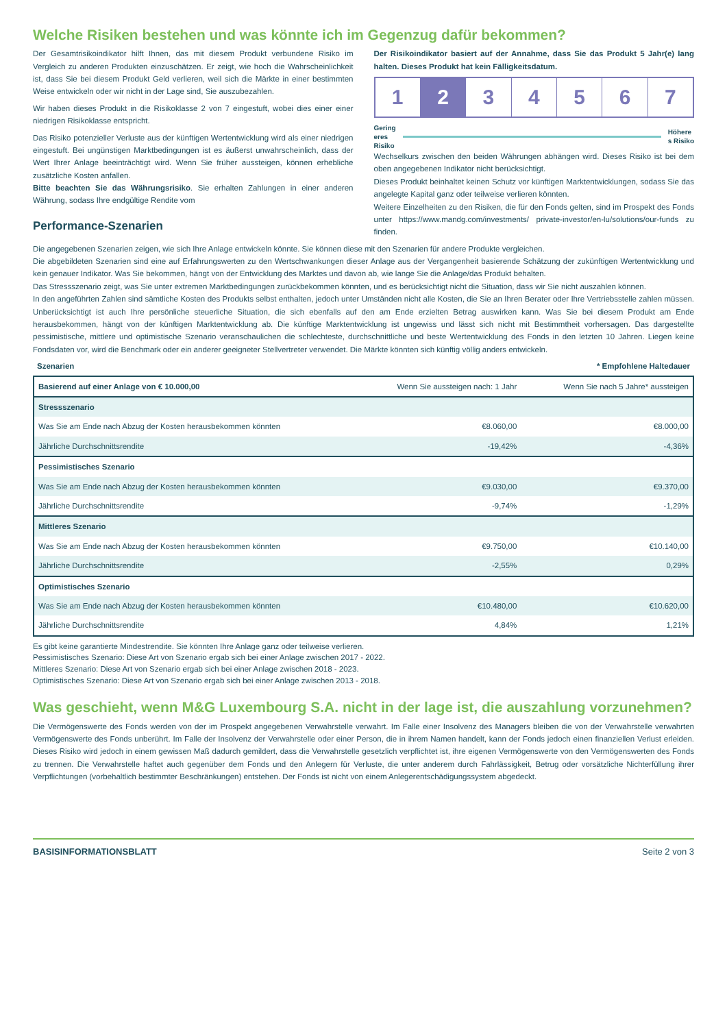Welche Risiken bestehen und was könnte ich im Gegenzug dafür bekommen?
Der Gesamtrisikoindikator hilft Ihnen, das mit diesem Produkt verbundene Risiko im Vergleich zu anderen Produkten einzuschätzen. Er zeigt, wie hoch die Wahrscheinlichkeit ist, dass Sie bei diesem Produkt Geld verlieren, weil sich die Märkte in einer bestimmten Weise entwickeln oder wir nicht in der Lage sind, Sie auszubezahlen.
Wir haben dieses Produkt in die Risikoklasse 2 von 7 eingestuft, wobei dies einer einer niedrigen Risikoklasse entspricht.
Das Risiko potenzieller Verluste aus der künftigen Wertentwicklung wird als einer niedrigen eingestuft. Bei ungünstigen Marktbedingungen ist es äußerst unwahrscheinlich, dass der Wert Ihrer Anlage beeinträchtigt wird. Wenn Sie früher aussteigen, können erhebliche zusätzliche Kosten anfallen.
Bitte beachten Sie das Währungsrisiko. Sie erhalten Zahlungen in einer anderen Währung, sodass Ihre endgültige Rendite vom
Performance-Szenarien
Der Risikoindikator basiert auf der Annahme, dass Sie das Produkt 5 Jahr(e) lang halten. Dieses Produkt hat kein Fälligkeitsdatum.
1 2 3 4 5 6 7
Gering
eres
Risiko
Höhere
s Risiko
Wechselkurs zwischen den beiden Währungen abhängen wird. Dieses Risiko ist bei dem oben angegebenen Indikator nicht berücksichtigt.
Dieses Produkt beinhaltet keinen Schutz vor künftigen Marktentwicklungen, sodass Sie das angelegte Kapital ganz oder teilweise verlieren könnten.
Weitere Einzelheiten zu den Risiken, die für den Fonds gelten, sind im Prospekt des Fonds unter https://www.mandg.com/investments/ private-investor/en-lu/solutions/our-funds zu finden.
Die angegebenen Szenarien zeigen, wie sich Ihre Anlage entwickeln könnte. Sie können diese mit den Szenarien für andere Produkte vergleichen.
Die abgebildeten Szenarien sind eine auf Erfahrungswerten zu den Wertschwankungen dieser Anlage aus der Vergangenheit basierende Schätzung der zukünftigen Wertentwicklung und kein genauer Indikator. Was Sie bekommen, hängt von der Entwicklung des Marktes und davon ab, wie lange Sie die Anlage/das Produkt behalten.
Das Stressszenario zeigt, was Sie unter extremen Marktbedingungen zurückbekommen könnten, und es berücksichtigt nicht die Situation, dass wir Sie nicht auszahlen können.
In den angeführten Zahlen sind sämtliche Kosten des Produkts selbst enthalten, jedoch unter Umständen nicht alle Kosten, die Sie an Ihren Berater oder Ihre Vertriebsstelle zahlen müssen. Unberücksichtigt ist auch Ihre persönliche steuerliche Situation, die sich ebenfalls auf den am Ende erzielten Betrag auswirken kann. Was Sie bei diesem Produkt am Ende herausbekommen, hängt von der künftigen Marktentwicklung ab. Die künftige Marktentwicklung ist ungewiss und lässt sich nicht mit Bestimmtheit vorhersagen. Das dargestellte pessimistische, mittlere und optimistische Szenario veranschaulichen die schlechteste, durchschnittliche und beste Wertentwicklung des Fonds in den letzten 10 Jahren. Liegen keine Fondsdaten vor, wird die Benchmark oder ein anderer geeigneter Stellvertreter verwendet. Die Märkte könnten sich künftig völlig anders entwickeln.
Szenarien * Empfohlene Haltedauer
| Basierend auf einer Anlage von € 10.000,00 | Wenn Sie aussteigen nach: 1 Jahr | Wenn Sie nach 5 Jahre* aussteigen |
| --- | --- | --- |
| Stressszenario | | |
| Was Sie am Ende nach Abzug der Kosten herausbekommen könnten | €8.060,00 | €8.000,00 |
| Jährliche Durchschnittsrendite | -19,42% | -4,36% |
| Pessimistisches Szenario | | |
| Was Sie am Ende nach Abzug der Kosten herausbekommen könnten | €9.030,00 | €9.370,00 |
| Jährliche Durchschnittsrendite | -9,74% | -1,29% |
| Mittleres Szenario | | |
| Was Sie am Ende nach Abzug der Kosten herausbekommen könnten | €9.750,00 | €10.140,00 |
| Jährliche Durchschnittsrendite | -2,55% | 0,29% |
| Optimistisches Szenario | | |
| Was Sie am Ende nach Abzug der Kosten herausbekommen könnten | €10.480,00 | €10.620,00 |
| Jährliche Durchschnittsrendite | 4,84% | 1,21% |
Es gibt keine garantierte Mindestrendite. Sie könnten Ihre Anlage ganz oder teilweise verlieren.
Pessimistisches Szenario: Diese Art von Szenario ergab sich bei einer Anlage zwischen 2017 - 2022.
Mittleres Szenario: Diese Art von Szenario ergab sich bei einer Anlage zwischen 2018 - 2023.
Optimistisches Szenario: Diese Art von Szenario ergab sich bei einer Anlage zwischen 2013 - 2018.
Was geschieht, wenn M&G Luxembourg S.A. nicht in der lage ist, die auszahlung vorzunehmen?
Die Vermögenswerte des Fonds werden von der im Prospekt angegebenen Verwahrstelle verwahrt. Im Falle einer Insolvenz des Managers bleiben die von der Verwahrstelle verwahrten Vermögenswerte des Fonds unberührt. Im Falle der Insolvenz der Verwahrstelle oder einer Person, die in ihrem Namen handelt, kann der Fonds jedoch einen finanziellen Verlust erleiden. Dieses Risiko wird jedoch in einem gewissen Maß dadurch gemildert, dass die Verwahrstelle gesetzlich verpflichtet ist, ihre eigenen Vermögenswerte von den Vermögenswerten des Fonds zu trennen. Die Verwahrstelle haftet auch gegenüber dem Fonds und den Anlegern für Verluste, die unter anderem durch Fahrlässigkeit, Betrug oder vorsätzliche Nichterfüllung ihrer Verpflichtungen (vorbehaltlich bestimmter Beschränkungen) entstehen. Der Fonds ist nicht von einem Anlegerentschädigungssystem abgedeckt.
BASISINFORMATIONSBLATT Seite 2 von 3